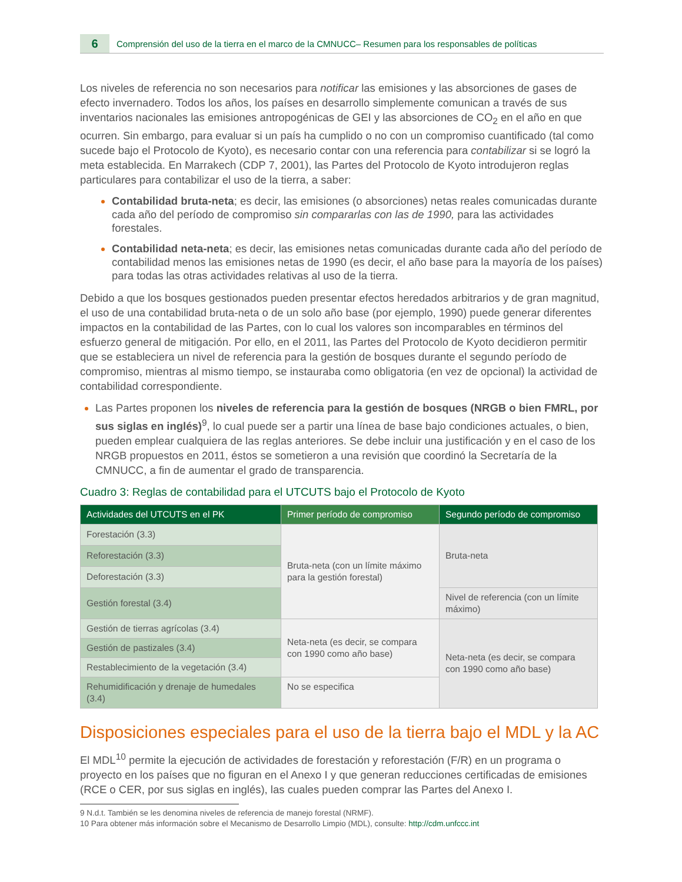6
Comprensión del uso de la tierra en el marco de la CMNUCC– Resumen para los responsables de políticas
Los niveles de referencia no son necesarios para notificar las emisiones y las absorciones de gases de efecto invernadero. Todos los años, los países en desarrollo simplemente comunican a través de sus inventarios nacionales las emisiones antropogénicas de GEI y las absorciones de CO<sub>2</sub> en el año en que ocurren. Sin embargo, para evaluar si un país ha cumplido o no con un compromiso cuantificado (tal como sucede bajo el Protocolo de Kyoto), es necesario contar con una referencia para contabilizar si se logró la meta establecida. En Marrakech (CDP 7, 2001), las Partes del Protocolo de Kyoto introdujeron reglas particulares para contabilizar el uso de la tierra, a saber:
Contabilidad bruta-neta; es decir, las emisiones (o absorciones) netas reales comunicadas durante cada año del período de compromiso sin compararlas con las de 1990, para las actividades forestales.
Contabilidad neta-neta; es decir, las emisiones netas comunicadas durante cada año del período de contabilidad menos las emisiones netas de 1990 (es decir, el año base para la mayoría de los países) para todas las otras actividades relativas al uso de la tierra.
Debido a que los bosques gestionados pueden presentar efectos heredados arbitrarios y de gran magnitud, el uso de una contabilidad bruta-neta o de un solo año base (por ejemplo, 1990) puede generar diferentes impactos en la contabilidad de las Partes, con lo cual los valores son incomparables en términos del esfuerzo general de mitigación. Por ello, en el 2011, las Partes del Protocolo de Kyoto decidieron permitir que se estableciera un nivel de referencia para la gestión de bosques durante el segundo período de compromiso, mientras al mismo tiempo, se instauraba como obligatoria (en vez de opcional) la actividad de contabilidad correspondiente.
Las Partes proponen los niveles de referencia para la gestión de bosques (NRGB o bien FMRL, por sus siglas en inglés)<sup>9</sup>, lo cual puede ser a partir una línea de base bajo condiciones actuales, o bien, pueden emplear cualquiera de las reglas anteriores. Se debe incluir una justificación y en el caso de los NRGB propuestos en 2011, éstos se sometieron a una revisión que coordinó la Secretaría de la CMNUCC, a fin de aumentar el grado de transparencia.
Cuadro 3: Reglas de contabilidad para el UTCUTS bajo el Protocolo de Kyoto
| Actividades del UTCUTS en el PK | Primer período de compromiso | Segundo período de compromiso |
| --- | --- | --- |
| Forestación (3.3) | Bruta-neta (con un límite máximo para la gestión forestal) | Bruta-neta |
| Reforestación (3.3) | | |
| Deforestación (3.3) | | |
| Gestión forestal (3.4) | | Nivel de referencia (con un límite máximo) |
| Gestión de tierras agrícolas (3.4) | Neta-neta (es decir, se compara con 1990 como año base) | Neta-neta (es decir, se compara con 1990 como año base) |
| Gestión de pastizales (3.4) | | |
| Restablecimiento de la vegetación (3.4) | | |
| Rehumidificación y drenaje de humedales (3.4) | No se especifica | |
Disposiciones especiales para el uso de la tierra bajo el MDL y la AC
El MDL<sup>10</sup> permite la ejecución de actividades de forestación y reforestación (F/R) en un programa o proyecto en los países que no figuran en el Anexo I y que generan reducciones certificadas de emisiones (RCE o CER, por sus siglas en inglés), las cuales pueden comprar las Partes del Anexo I.
9 N.d.t. También se les denomina niveles de referencia de manejo forestal (NRMF).
10 Para obtener más información sobre el Mecanismo de Desarrollo Limpio (MDL), consulte: http://cdm.unfccc.int